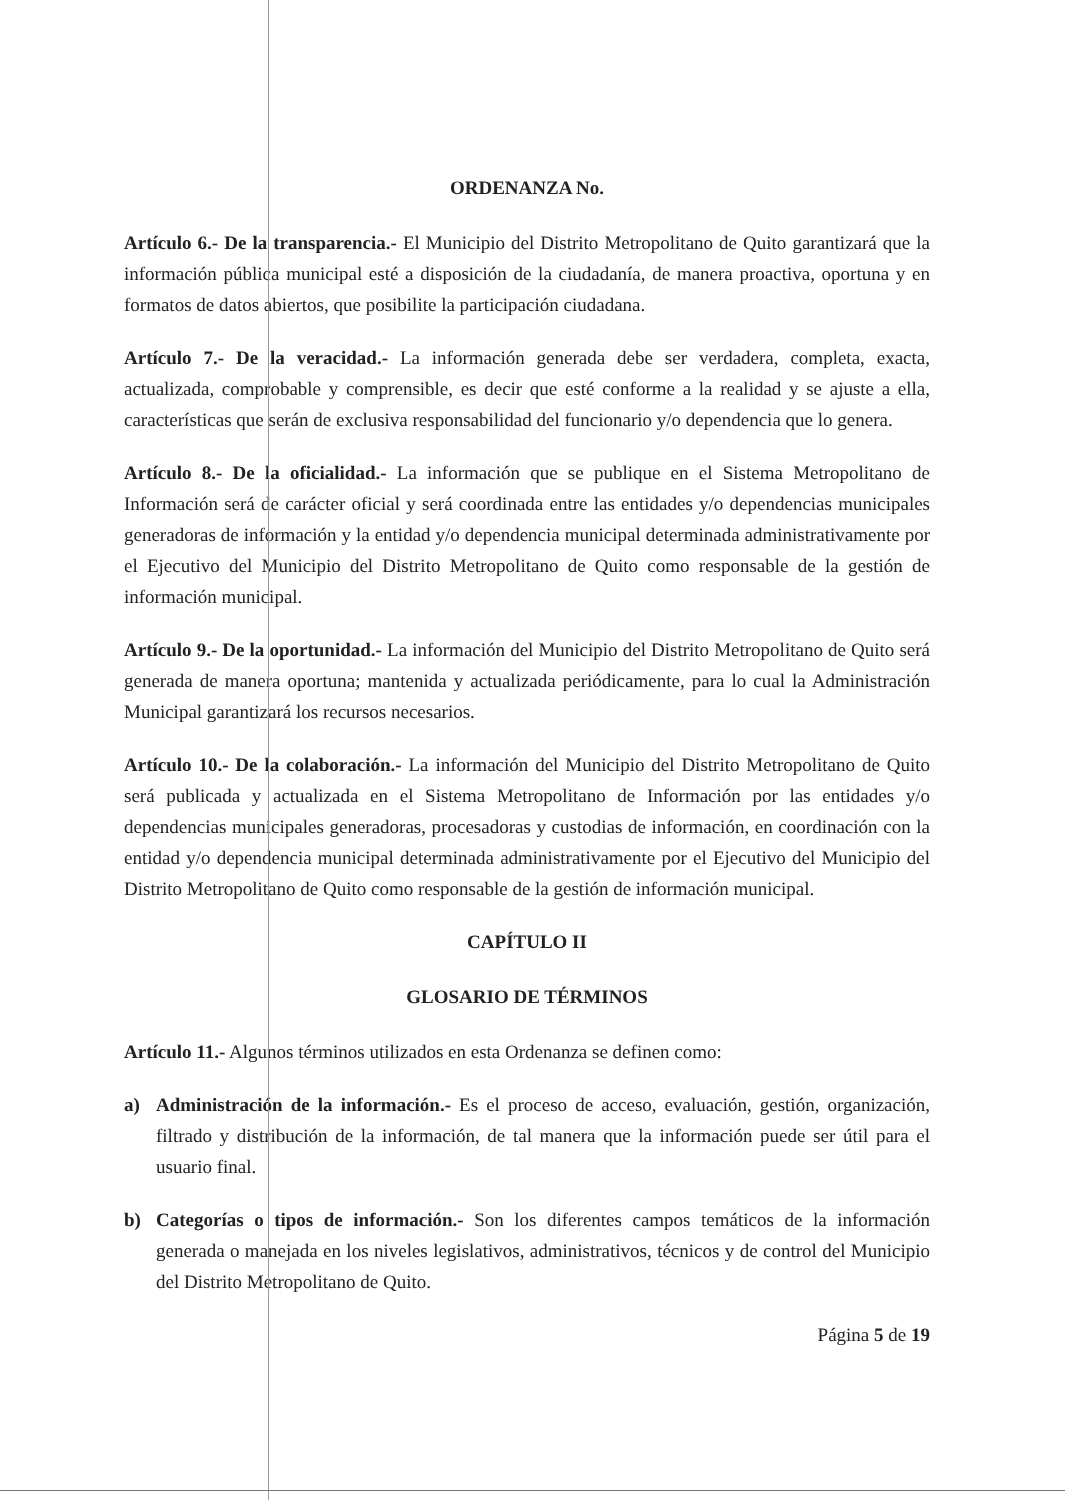ORDENANZA No.
Artículo 6.- De la transparencia.- El Municipio del Distrito Metropolitano de Quito garantizará que la información pública municipal esté a disposición de la ciudadanía, de manera proactiva, oportuna y en formatos de datos abiertos, que posibilite la participación ciudadana.
Artículo 7.- De la veracidad.- La información generada debe ser verdadera, completa, exacta, actualizada, comprobable y comprensible, es decir que esté conforme a la realidad y se ajuste a ella, características que serán de exclusiva responsabilidad del funcionario y/o dependencia que lo genera.
Artículo 8.- De la oficialidad.- La información que se publique en el Sistema Metropolitano de Información será de carácter oficial y será coordinada entre las entidades y/o dependencias municipales generadoras de información y la entidad y/o dependencia municipal determinada administrativamente por el Ejecutivo del Municipio del Distrito Metropolitano de Quito como responsable de la gestión de información municipal.
Artículo 9.- De la oportunidad.- La información del Municipio del Distrito Metropolitano de Quito será generada de manera oportuna; mantenida y actualizada periódicamente, para lo cual la Administración Municipal garantizará los recursos necesarios.
Artículo 10.- De la colaboración.- La información del Municipio del Distrito Metropolitano de Quito será publicada y actualizada en el Sistema Metropolitano de Información por las entidades y/o dependencias municipales generadoras, procesadoras y custodias de información, en coordinación con la entidad y/o dependencia municipal determinada administrativamente por el Ejecutivo del Municipio del Distrito Metropolitano de Quito como responsable de la gestión de información municipal.
CAPÍTULO II
GLOSARIO DE TÉRMINOS
Artículo 11.- Algunos términos utilizados en esta Ordenanza se definen como:
a) Administración de la información.- Es el proceso de acceso, evaluación, gestión, organización, filtrado y distribución de la información, de tal manera que la información puede ser útil para el usuario final.
b) Categorías o tipos de información.- Son los diferentes campos temáticos de la información generada o manejada en los niveles legislativos, administrativos, técnicos y de control del Municipio del Distrito Metropolitano de Quito.
Página 5 de 19